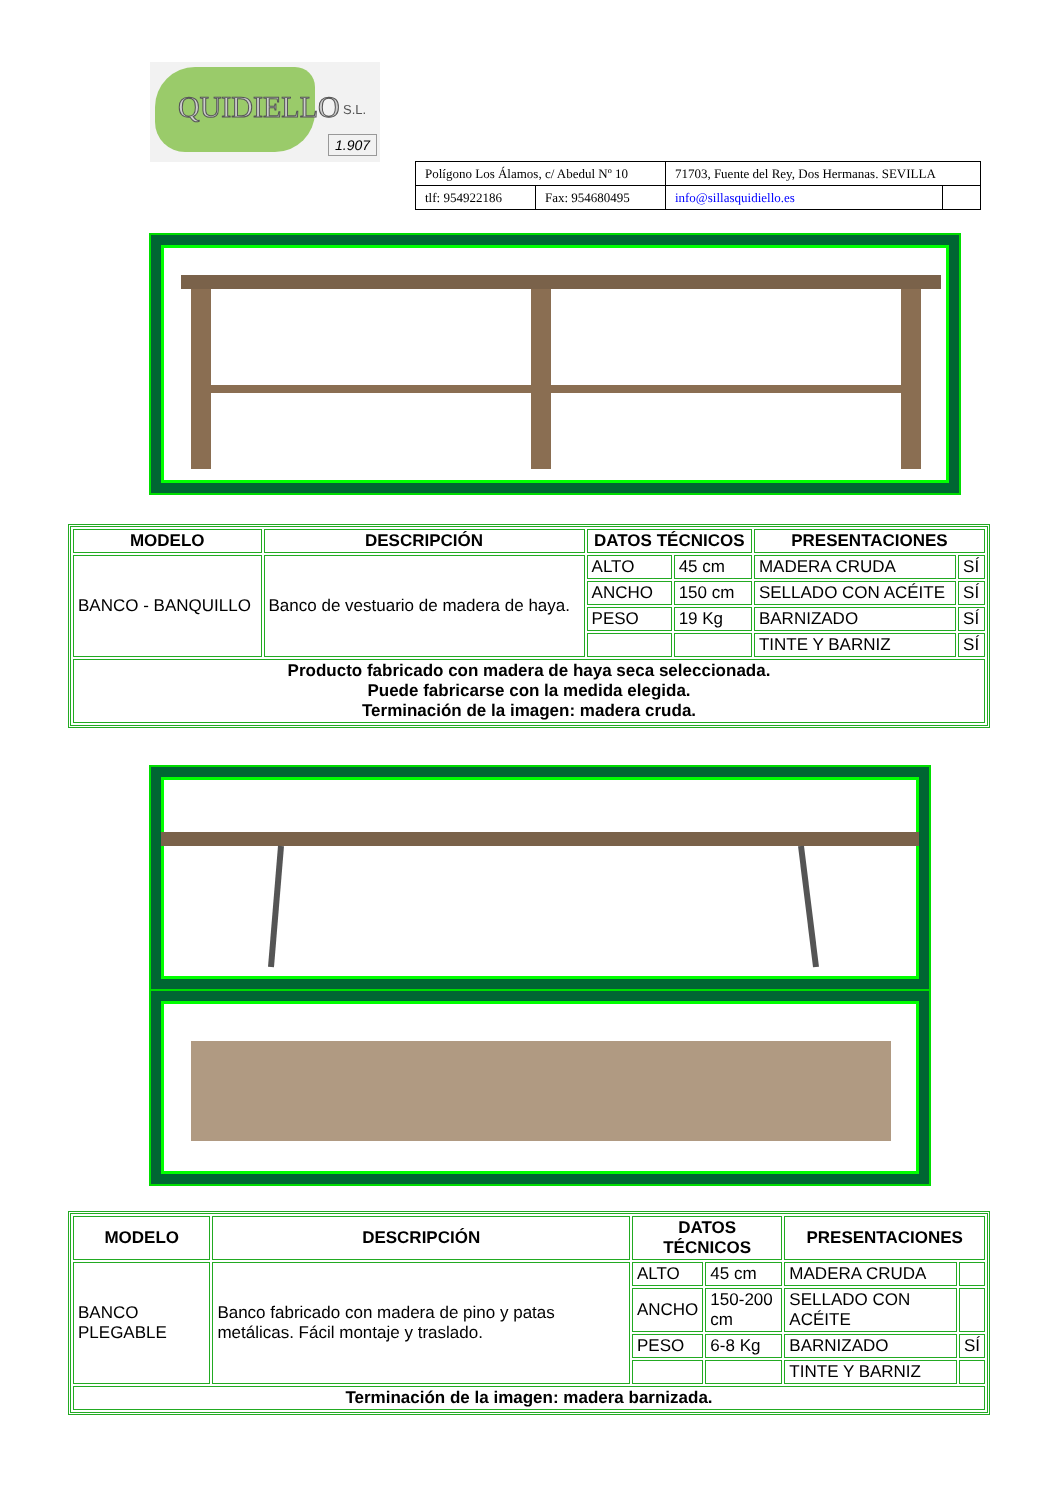QUIDIELLO S.L.
1.907
| Polígono Los Álamos, c/ Abedul Nº 10 | | 71703, Fuente del Rey, Dos Hermanas. SEVILLA | |
| tlf: 954922186 | Fax: 954680495 | info@sillasquidiello.es | |
| MODELO | DESCRIPCIÓN | DATOS TÉCNICOS | | PRESENTACIONES | |
| --- | --- | --- | --- | --- | --- |
| BANCO - BANQUILLO | Banco de vestuario de madera de haya. | ALTO | 45 cm | MADERA CRUDA | SÍ |
| | | ANCHO | 150 cm | SELLADO CON ACÉITE | SÍ |
| | | PESO | 19 Kg | BARNIZADO | SÍ |
| | | | | TINTE Y BARNIZ | SÍ |
| Producto fabricado con madera de haya seca seleccionada. Puede fabricarse con la medida elegida. Terminación de la imagen: madera cruda. | | | | | |
| MODELO | DESCRIPCIÓN | DATOS TÉCNICOS | | PRESENTACIONES | |
| --- | --- | --- | --- | --- | --- |
| BANCO PLEGABLE | Banco fabricado con madera de pino y patas metálicas. Fácil montaje y traslado. | ALTO | 45 cm | MADERA CRUDA | |
| | | ANCHO | 150-200 cm | SELLADO CON ACÉITE | |
| | | PESO | 6-8 Kg | BARNIZADO | SÍ |
| | | | | TINTE Y BARNIZ | |
| Terminación de la imagen: madera barnizada. | | | | | |